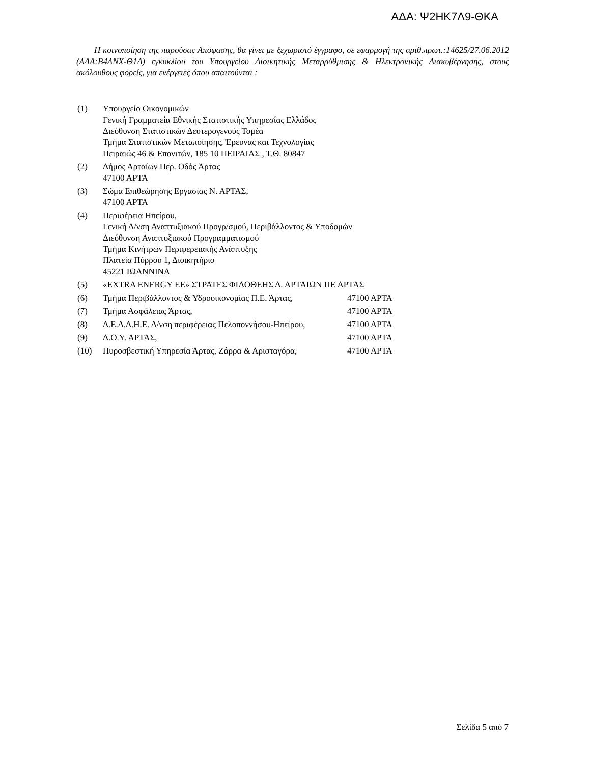ΑΔΑ: Ψ2ΗΚ7Λ9-ΘΚΑ
Η κοινοποίηση της παρούσας Απόφασης, θα γίνει με ξεχωριστό έγγραφο, σε εφαρμογή της αριθ.πρωτ.:14625/27.06.2012 (ΑΔΑ:Β4ΛΝΧ-Θ1Δ) εγκυκλίου του Υπουργείου Διοικητικής Μεταρρύθμισης & Ηλεκτρονικής Διακυβέρνησης, στους ακόλουθους φορείς, για ενέργειες όπου απαιτούνται :
(1) Υπουργείο Οικονομικών
Γενική Γραμματεία Εθνικής Στατιστικής Υπηρεσίας Ελλάδος
Διεύθυνση Στατιστικών Δευτερογενούς Τομέα
Τμήμα Στατιστικών Μεταποίησης, Έρευνας και Τεχνολογίας
Πειραιώς 46 & Επονιτών, 185 10 ΠΕΙΡΑΙΑΣ , Τ.Θ. 80847
(2) Δήμος Αρταίων Περ. Οδός Άρτας
47100 ΑΡΤΑ
(3) Σώμα Επιθεώρησης Εργασίας Ν. ΑΡΤΑΣ,
47100 ΑΡΤΑ
(4) Περιφέρεια Ηπείρου,
Γενική Δ/νση Αναπτυξιακού Προγρ/σμού, Περιβάλλοντος & Υποδομών
Διεύθυνση Αναπτυξιακού Προγραμματισμού
Τμήμα Κινήτρων Περιφερειακής Ανάπτυξης
Πλατεία Πύρρου 1, Διοικητήριο
45221 ΙΩΑΝΝΙΝΑ
(5) «EXTRA ENERGY ΕΕ» ΣΤΡΑΤΕΣ ΦΙΛΟΘΕΗΣ Δ. ΑΡΤΑΙΩΝ ΠΕ ΑΡΤΑΣ
(6) Τμήμα Περιβάλλοντος & Υδροοικονομίας Π.Ε. Άρτας, 47100 ΑΡΤΑ
(7) Τμήμα Ασφάλειας Άρτας, 47100 ΑΡΤΑ
(8) Δ.Ε.Δ.Δ.Η.Ε. Δ/νση περιφέρειας Πελοποννήσου-Ηπείρου, 47100 ΑΡΤΑ
(9) Δ.Ο.Υ. ΑΡΤΑΣ, 47100 ΑΡΤΑ
(10) Πυροσβεστική Υπηρεσία Άρτας, Ζάρρα & Αρισταγόρα, 47100 ΑΡΤΑ
Σελίδα 5 από 7